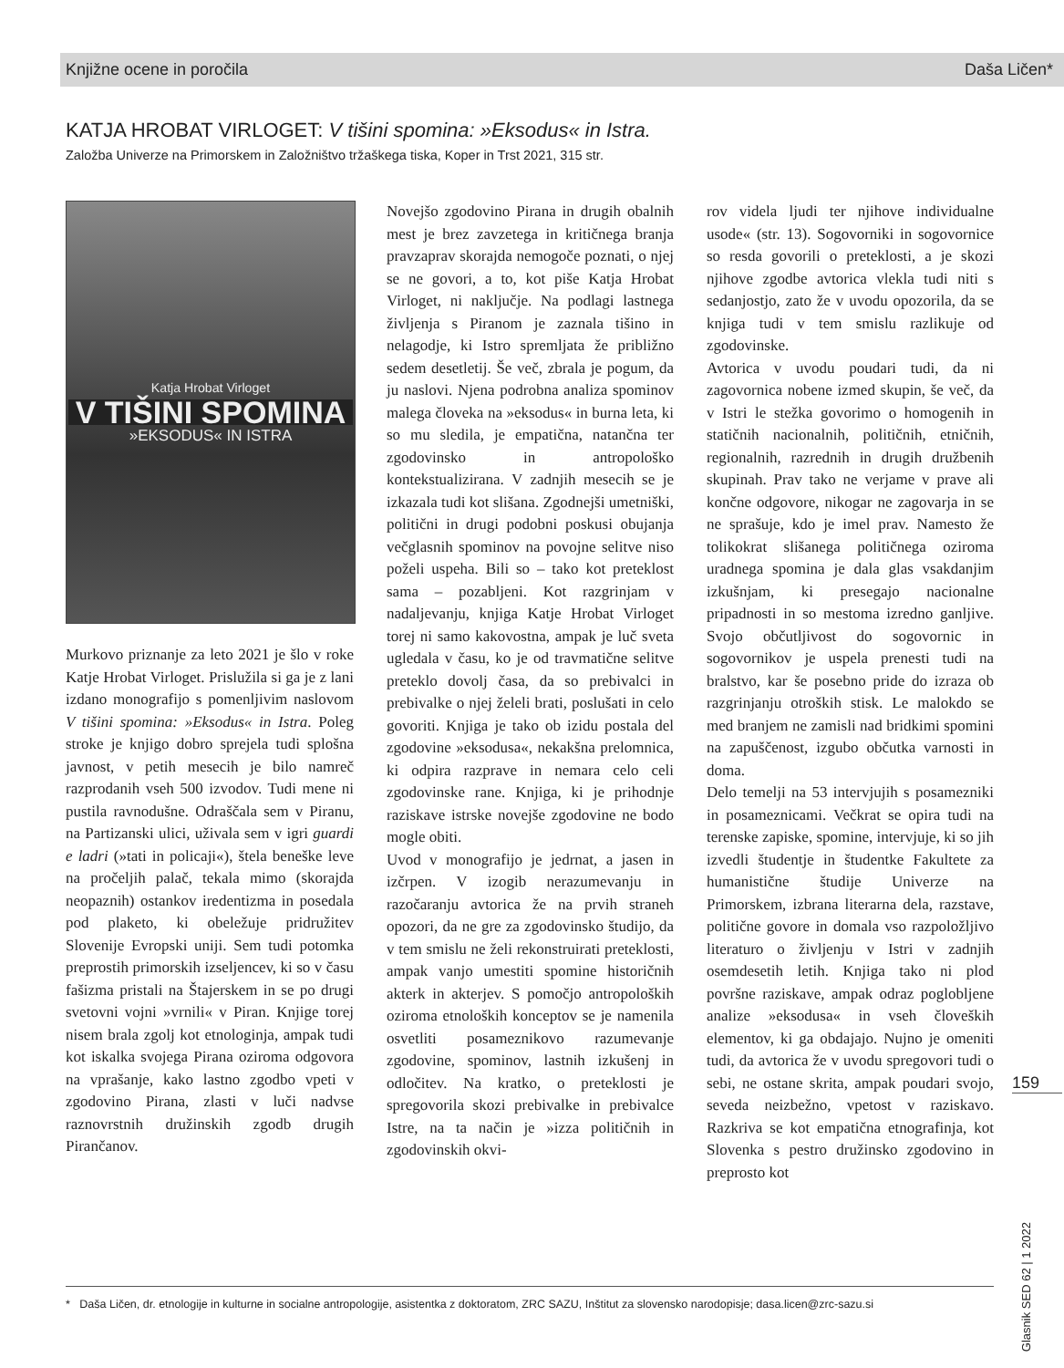Knjižne ocene in poročila Daša Ličen*
KATJA HROBAT VIRLOGET: V tišini spomina: »Eksodus« in Istra.
Založba Univerze na Primorskem in Založništvo tržaškega tiska, Koper in Trst 2021, 315 str.
Katja Hrobat Virloget
V TIŠINI SPOMINA
»EKSODUS« IN ISTRA
Murkovo priznanje za leto 2021 je šlo v roke Katje Hrobat Virloget. Prislužila si ga je z lani izdano monografijo s pomenljivim naslovom V tišini spomina: »Eksodus« in Istra. Poleg stroke je knjigo dobro sprejela tudi splošna javnost, v petih mesecih je bilo namreč razprodanih vseh 500 izvodov. Tudi mene ni pustila ravnodušne. Odraščala sem v Piranu, na Partizanski ulici, uživala sem v igri guardi e ladri (»tati in policaji«), štela beneške leve na pročeljih palač, tekala mimo (skorajda neopaznih) ostankov iredentizma in posedala pod plaketo, ki obeležuje pridružitev Slovenije Evropski uniji. Sem tudi potomka preprostih primorskih izseljencev, ki so v času fašizma pristali na Štajerskem in se po drugi svetovni vojni »vrnili« v Piran. Knjige torej nisem brala zgolj kot etnologinja, ampak tudi kot iskalka svojega Pirana oziroma odgovora na vprašanje, kako lastno zgodbo vpeti v zgodovino Pirana, zlasti v luči nadvse raznovrstnih družinskih zgodb drugih Pirančanov.
Novejšo zgodovino Pirana in drugih obalnih mest je brez zavzetega in kritičnega branja pravzaprav skorajda nemogoče poznati, o njej se ne govori, a to, kot piše Katja Hrobat Virloget, ni naključje. Na podlagi lastnega življenja s Piranom je zaznala tišino in nelagodje, ki Istro spremljata že približno sedem desetletij. Še več, zbrala je pogum, da ju naslovi. Njena podrobna analiza spominov malega človeka na »eksodus« in burna leta, ki so mu sledila, je empatična, natančna ter zgodovinsko in antropološko kontekstualizirana. V zadnjih mesecih se je izkazala tudi kot slišana. Zgodnejši umetniški, politični in drugi podobni poskusi obujanja večglasnih spominov na povojne selitve niso poželi uspeha. Bili so – tako kot preteklost sama – pozabljeni. Kot razgrinjam v nadaljevanju, knjiga Katje Hrobat Virloget torej ni samo kakovostna, ampak je luč sveta ugledala v času, ko je od travmatične selitve preteklo dovolj časa, da so prebivalci in prebivalke o njej želeli brati, poslušati in celo govoriti. Knjiga je tako ob izidu postala del zgodovine »eksodusa«, nekakšna prelomnica, ki odpira razprave in nemara celo celi zgodovinske rane. Knjiga, ki je prihodnje raziskave istrske novejše zgodovine ne bodo mogle obiti.
Uvod v monografijo je jedrnat, a jasen in izčrpen. V izogib nerazumevanju in razočaranju avtorica že na prvih straneh opozori, da ne gre za zgodovinsko študijo, da v tem smislu ne želi rekonstruirati preteklosti, ampak vanjo umestiti spomine historičnih akterk in akterjev. S pomočjo antropoloških oziroma etnoloških konceptov se je namenila osvetliti posameznikovo razumevanje zgodovine, spominov, lastnih izkušenj in odločitev. Na kratko, o preteklosti je spregovorila skozi prebivalke in prebivalce Istre, na ta način je »izza političnih in zgodovinskih okvi-
rov videla ljudi ter njihove individualne usode« (str. 13). Sogovorniki in sogovornice so resda govorili o preteklosti, a je skozi njihove zgodbe avtorica vlekla tudi niti s sedanjostjo, zato že v uvodu opozorila, da se knjiga tudi v tem smislu razlikuje od zgodovinske.
Avtorica v uvodu poudari tudi, da ni zagovornica nobene izmed skupin, še več, da v Istri le stežka govorimo o homogenih in statičnih nacionalnih, političnih, etničnih, regionalnih, razrednih in drugih družbenih skupinah. Prav tako ne verjame v prave ali končne odgovore, nikogar ne zagovarja in se ne sprašuje, kdo je imel prav. Namesto že tolikokrat slišanega političnega oziroma uradnega spomina je dala glas vsakdanjim izkušnjam, ki presegajo nacionalne pripadnosti in so mestoma izredno ganljive. Svojo občutljivost do sogovornic in sogovornikov je uspela prenesti tudi na bralstvo, kar še posebno pride do izraza ob razgrinjanju otroških stisk. Le malokdo se med branjem ne zamisli nad bridkimi spomini na zapuščenost, izgubo občutka varnosti in doma.
Delo temelji na 53 intervjujih s posamezniki in posameznicami. Večkrat se opira tudi na terenske zapiske, spomine, intervjuje, ki so jih izvedli študentje in študentke Fakultete za humanistične študije Univerze na Primorskem, izbrana literarna dela, razstave, politične govore in domala vso razpoložljivo literaturo o življenju v Istri v zadnjih osemdesetih letih. Knjiga tako ni plod površne raziskave, ampak odraz poglobljene analize »eksodusa« in vseh človeških elementov, ki ga obdajajo. Nujno je omeniti tudi, da avtorica že v uvodu spregovori tudi o sebi, ne ostane skrita, ampak poudari svojo, seveda neizbežno, vpetost v raziskavo. Razkriva se kot empatična etnografinja, kot Slovenka s pestro družinsko zgodovino in preprosto kot
159
Glasnik SED 62 | 1 2022
* Daša Ličen, dr. etnologije in kulturne in socialne antropologije, asistentka z doktoratom, ZRC SAZU, Inštitut za slovensko narodopisje; dasa.licen@zrc-sazu.si